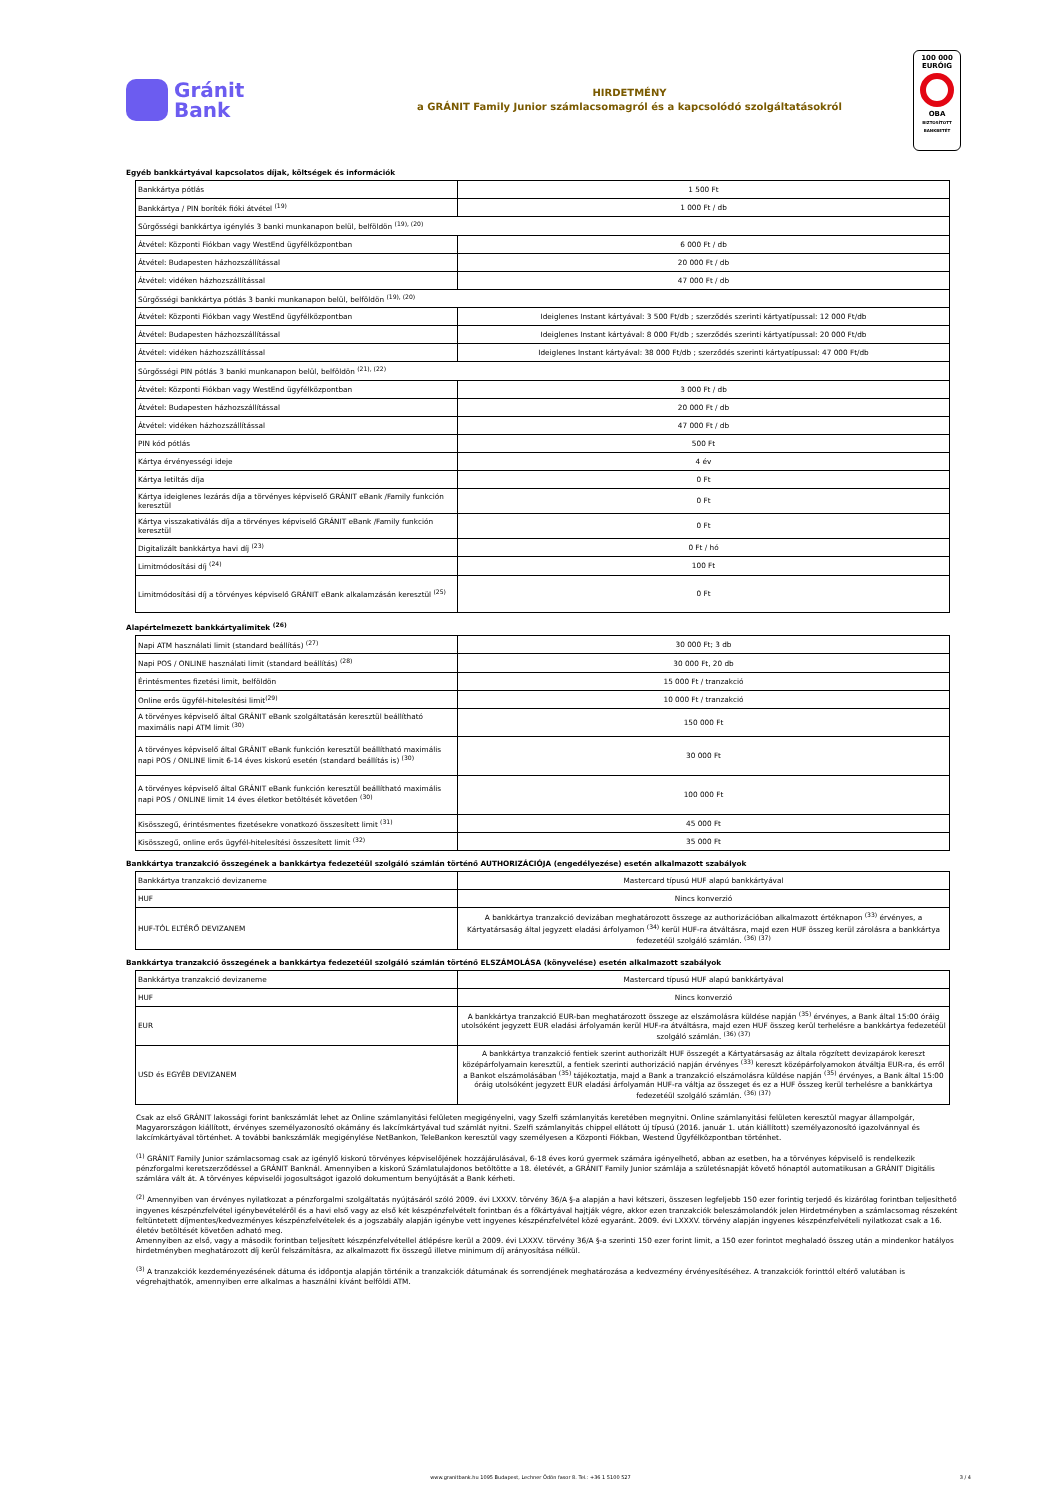Gránit
Bank
HIRDETMÉNY
a GRÁNIT Family Junior számlacsomagról és a kapcsolódó szolgáltatásokról
100 000
EURÓIG
OBA
BIZTOSÍTOTT BANKBETÉT
Egyéb bankkártyával kapcsolatos díjak, költségek és információk
| Bankkártya pótlás | 1 500 Ft |
| Bankkártya / PIN boríték fióki átvétel <sup>(19)</sup> | 1 000 Ft / db |
| Sürgősségi bankkártya igénylés 3 banki munkanapon belül, belföldön <sup>(19), (20)</sup> | |
| Átvétel: Központi Fiókban vagy WestEnd ügyfélközpontban | 6 000 Ft / db |
| Átvétel: Budapesten házhozszállítással | 20 000 Ft / db |
| Átvétel: vidéken házhozszállítással | 47 000 Ft / db |
| Sürgősségi bankkártya pótlás 3 banki munkanapon belül, belföldön <sup>(19), (20)</sup> | |
| Átvétel: Központi Fiókban vagy WestEnd ügyfélközpontban | Ideiglenes Instant kártyával: 3 500 Ft/db ; szerződés szerinti kártyatípussal: 12 000 Ft/db |
| Átvétel: Budapesten házhozszállítással | Ideiglenes Instant kártyával: 8 000 Ft/db ; szerződés szerinti kártyatípussal: 20 000 Ft/db |
| Átvétel: vidéken házhozszállítással | Ideiglenes Instant kártyával: 38 000 Ft/db ; szerződés szerinti kártyatípussal: 47 000 Ft/db |
| Sürgősségi PIN pótlás 3 banki munkanapon belül, belföldön <sup>(21), (22)</sup> | |
| Átvétel: Központi Fiókban vagy WestEnd ügyfélközpontban | 3 000 Ft / db |
| Átvétel: Budapesten házhozszállítással | 20 000 Ft / db |
| Átvétel: vidéken házhozszállítással | 47 000 Ft / db |
| PIN kód pótlás | 500 Ft |
| Kártya érvényességi ideje | 4 év |
| Kártya letiltás díja | 0 Ft |
| Kártya ideiglenes lezárás díja a törvényes képviselő GRÁNIT eBank /Family funkción keresztül | 0 Ft |
| Kártya visszakativálás díja a törvényes képviselő GRÁNIT eBank /Family funkción keresztül | 0 Ft |
| Digitalizált bankkártya havi díj <sup>(23)</sup> | 0 Ft / hó |
| Limitmódosítási díj <sup>(24)</sup> | 100 Ft |
| Limitmódosítási díj a törvényes képviselő GRÁNIT eBank alkalamzásán keresztül <sup>(25)</sup> | 0 Ft |
Alapértelmezett bankkártyalimitek <sup>(26)</sup>
| Napi ATM használati limit (standard beállítás) <sup>(27)</sup> | 30 000 Ft; 3 db |
| Napi POS / ONLINE használati limit (standard beállítás) <sup>(28)</sup> | 30 000 Ft, 20 db |
| Érintésmentes fizetési limit, belföldön | 15 000 Ft / tranzakció |
| Online erős ügyfél-hitelesítési limit<sup>(29)</sup> | 10 000 Ft / tranzakció |
| A törvényes képviselő által GRÁNIT eBank szolgáltatásán keresztül beállítható maximális napi ATM limit <sup>(30)</sup> | 150 000 Ft |
| A törvényes képviselő által GRÁNIT eBank funkción keresztül beállítható maximális napi POS / ONLINE limit 6-14 éves kiskorú esetén (standard beállítás is) <sup>(30)</sup> | 30 000 Ft |
| A törvényes képviselő által GRÁNIT eBank funkción keresztül beállítható maximális napi POS / ONLINE limit 14 éves életkor betöltését követően <sup>(30)</sup> | 100 000 Ft |
| Kisösszegű, érintésmentes fizetésekre vonatkozó összesített limit <sup>(31)</sup> | 45 000 Ft |
| Kisösszegű, online erős ügyfél-hitelesítési összesített limit <sup>(32)</sup> | 35 000 Ft |
Bankkártya tranzakció összegének a bankkártya fedezetéül szolgáló számlán történő AUTHORIZÁCIÓJA (engedélyezése) esetén alkalmazott szabályok
| Bankkártya tranzakció devizaneme | Mastercard típusú HUF alapú bankkártyával |
| HUF | Nincs konverzió |
| HUF-TÓL ELTÉRŐ DEVIZANEM | A bankkártya tranzakció devizában meghatározott összege az authorizációban alkalmazott értéknapon <sup>(33)</sup> érvényes, a Kártyatársaság által jegyzett eladási árfolyamon <sup>(34)</sup> kerül HUF-ra átváltásra, majd ezen HUF összeg kerül zárolásra a bankkártya fedezetéül szolgáló számlán. <sup>(36) (37)</sup> |
Bankkártya tranzakció összegének a bankkártya fedezetéül szolgáló számlán történő ELSZÁMOLÁSA (könyvelése) esetén alkalmazott szabályok
| Bankkártya tranzakció devizaneme | Mastercard típusú HUF alapú bankkártyával |
| HUF | Nincs konverzió |
| EUR | A bankkártya tranzakció EUR-ban meghatározott összege az elszámolásra küldése napján <sup>(35)</sup> érvényes, a Bank által 15:00 óráig utolsóként jegyzett EUR eladási árfolyamán kerül HUF-ra átváltásra, majd ezen HUF összeg kerül terhelésre a bankkártya fedezetéül szolgáló számlán. <sup>(36) (37)</sup> |
| USD és EGYÉB DEVIZANEM | A bankkártya tranzakció fentiek szerint authorizált HUF összegét a Kártyatársaság az általa rögzített devizapárok kereszt középárfolyamain keresztül, a fentiek szerinti authorizáció napján érvényes <sup>(33)</sup> kereszt középárfolyamokon átváltja EUR-ra, és erről a Bankot elszámolásában <sup>(35)</sup> tájékoztatja, majd a Bank a tranzakció elszámolásra küldése napján <sup>(35)</sup> érvényes, a Bank által 15:00 óráig utolsóként jegyzett EUR eladási árfolyamán HUF-ra váltja az összeget és ez a HUF összeg kerül terhelésre a bankkártya fedezetéül szolgáló számlán. <sup>(36) (37)</sup> |
Csak az első GRÁNIT lakossági forint bankszámlát lehet az Online számlanyitási felületen megigényelni, vagy Szelfi számlanyitás keretében megnyitni. Online számlanyitási felületen keresztül magyar állampolgár, Magyarországon kiállított, érvényes személyazonosító okámány és lakcímkártyával tud számlát nyitni. Szelfi számlanyitás chippel ellátott új típusú (2016. január 1. után kiállított) személyazonosító igazolvánnyal és lakcímkártyával történhet. A további bankszámlák megigénylése NetBankon, TeleBankon keresztül vagy személyesen a Központi Fiókban, Westend Ügyfélközpontban történhet.
<sup>(1)</sup> GRÁNIT Family Junior számlacsomag csak az igénylő kiskorú törvényes képviselőjének hozzájárulásával, 6-18 éves korú gyermek számára igényelhető, abban az esetben, ha a törvényes képviselő is rendelkezik pénzforgalmi keretszerződéssel a GRÁNIT Banknál. Amennyiben a kiskorú Számlatulajdonos betöltötte a 18. életévét, a GRÁNIT Family Junior számlája a születésnapját követő hónaptól automatikusan a GRÁNIT Digitális számlára vált át. A törvényes képviselői jogosultságot igazoló dokumentum benyújtását a Bank kérheti.
<sup>(2)</sup> Amennyiben van érvényes nyilatkozat a pénzforgalmi szolgáltatás nyújtásáról szóló 2009. évi LXXXV. törvény 36/A §-a alapján a havi kétszeri, összesen legfeljebb 150 ezer forintig terjedő és kizárólag forintban teljesíthető ingyenes készpénzfelvétel igénybevételéről és a havi első vagy az első két készpénzfelvételt forintban és a főkártyával hajtják végre, akkor ezen tranzakciók beleszámolandók jelen Hirdetményben a számlacsomag részeként feltüntetett díjmentes/kedvezményes készpénzfelvételek és a jogszabály alapján igénybe vett ingyenes készpénzfelvétel közé egyaránt. 2009. évi LXXXV. törvény alapján ingyenes készpénzfelvételi nyilatkozat csak a 16. életév betöltését követően adható meg.
Amennyiben az első, vagy a második forintban teljesített készpénzfelvétellel átlépésre kerül a 2009. évi LXXXV. törvény 36/A §-a szerinti 150 ezer forint limit, a 150 ezer forintot meghaladó összeg után a mindenkor hatályos hirdetményben meghatározott díj kerül felszámításra, az alkalmazott fix összegű illetve minimum díj arányosítása nélkül.
<sup>(3)</sup> A tranzakciók kezdeményezésének dátuma és időpontja alapján történik a tranzakciók dátumának és sorrendjének meghatározása a kedvezmény érvényesítéséhez. A tranzakciók forinttól eltérő valutában is végrehajthatók, amennyiben erre alkalmas a használni kívánt belföldi ATM.
www.granitbank.hu 1095 Budapest, Lechner Ödön fasor 8. Tel.: +36 1 5100 527
3 / 4